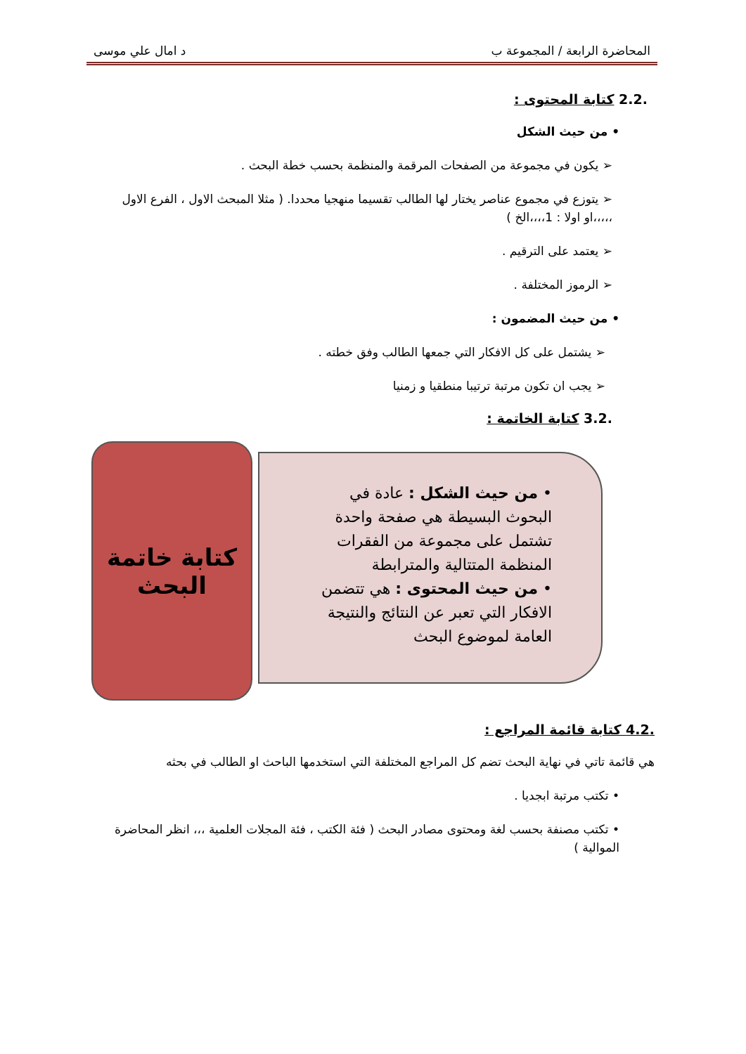المحاضرة الرابعة / المجموعة ب د امال علي موسى
.2.2 كتابة المحتوى :
• من حيث الشكل
➢ يكون في مجموعة من الصفحات المرقمة والمنظمة بحسب خطة البحث .
➢ يتوزع في مجموع عناصر يختار لها الطالب تقسيما منهجيا محددا. ( مثلا المبحث الاول ، الفرع الاول ،،،،،او اولا : 1،،،،الخ )
➢ يعتمد على الترقيم .
➢ الرموز المختلفة .
• من حيث المضمون :
➢ يشتمل على كل الافكار التي جمعها الطالب وفق خطته .
➢ يجب ان تكون مرتبة ترتيبا منطقيا و زمنيا
.3.2 كتابة الخاتمة :
كتابة خاتمة البحث
• من حيث الشكل : عادة في البحوث البسيطة هي صفحة واحدة تشتمل على مجموعة من الفقرات المنظمة المتتالية والمترابطة
• من حيث المحتوى : هي تتضمن الافكار التي تعبر عن النتائج والنتيجة العامة لموضوع البحث
.4.2 كتابة قائمة المراجع :
هي قائمة تاتي في نهاية البحث تضم كل المراجع المختلفة التي استخدمها الباحث او الطالب في بحثه
• تكتب مرتبة ابجديا .
• تكتب مصنفة بحسب لغة ومحتوى مصادر البحث ( فئة الكتب ، فئة المجلات العلمية ،،، انظر المحاضرة الموالية )